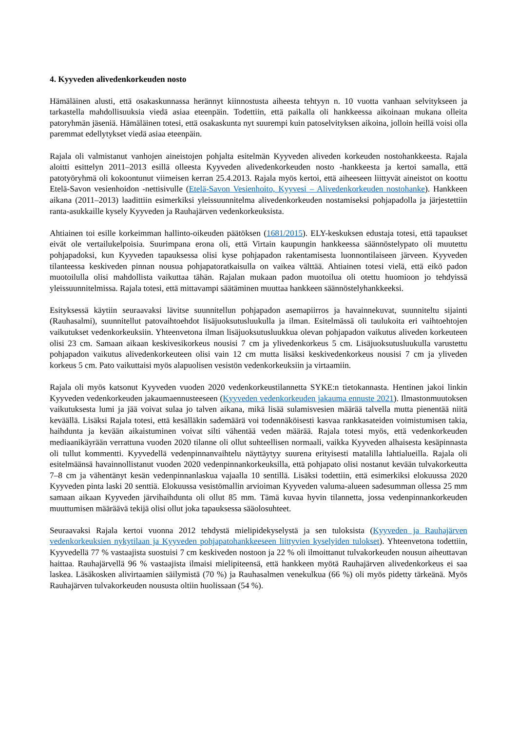4. Kyyveden alivedenkorkeuden nosto
Hämäläinen alusti, että osakaskunnassa herännyt kiinnostusta aiheesta tehtyyn n. 10 vuotta vanhaan selvitykseen ja tarkastella mahdollisuuksia viedä asiaa eteenpäin. Todettiin, että paikalla oli hankkeessa aikoinaan mukana olleita patoryhmän jäseniä. Hämäläinen totesi, että osakaskunta nyt suurempi kuin patoselvityksen aikoina, jolloin heillä voisi olla paremmat edellytykset viedä asiaa eteenpäin.
Rajala oli valmistanut vanhojen aineistojen pohjalta esitelmän Kyyveden aliveden korkeuden nostohankkeesta. Rajala aloitti esittelyn 2011–2013 esillä olleesta Kyyveden alivedenkorkeuden nosto -hankkeesta ja kertoi samalla, että patotyöryhmä oli kokoontunut viimeisen kerran 25.4.2013. Rajala myös kertoi, että aiheeseen liittyvät aineistot on koottu Etelä-Savon vesienhoidon -nettisivulle (Etelä-Savon Vesienhoito, Kyyvesi – Alivedenkorkeuden nostohanke). Hankkeen aikana (2011–2013) laadittiin esimerkiksi yleissuunnitelma alivedenkorkeuden nostamiseksi pohjapadolla ja järjestettiin ranta-asukkaille kysely Kyyveden ja Rauhajärven vedenkorkeuksista.
Ahtiainen toi esille korkeimman hallinto-oikeuden päätöksen (1681/2015). ELY-keskuksen edustaja totesi, että tapaukset eivät ole vertailukelpoisia. Suurimpana erona oli, että Virtain kaupungin hankkeessa säännöstelypato oli muutettu pohjapadoksi, kun Kyyveden tapauksessa olisi kyse pohjapadon rakentamisesta luonnontilaiseen järveen. Kyyveden tilanteessa keskiveden pinnan nousua pohjapatoratkaisulla on vaikea välttää. Ahtiainen totesi vielä, että eikö padon muotoilulla olisi mahdollista vaikuttaa tähän. Rajalan mukaan padon muotoilua oli otettu huomioon jo tehdyissä yleissuunnitelmissa. Rajala totesi, että mittavampi säätäminen muuttaa hankkeen säännöstelyhankkeeksi.
Esityksessä käytiin seuraavaksi lävitse suunnitellun pohjapadon asemapiirros ja havainnekuvat, suunniteltu sijainti (Rauhasalmi), suunnitellut patovaihtoehdot lisäjuoksutusluukulla ja ilman. Esitelmässä oli taulukoita eri vaihtoehtojen vaikutukset vedenkorkeuksiin. Yhteenvetona ilman lisäjuoksutusluukkua olevan pohjapadon vaikutus aliveden korkeuteen olisi 23 cm. Samaan aikaan keskivesikorkeus nousisi 7 cm ja ylivedenkorkeus 5 cm. Lisäjuoksutusluukulla varustettu pohjapadon vaikutus alivedenkorkeuteen olisi vain 12 cm mutta lisäksi keskivedenkorkeus nousisi 7 cm ja yliveden korkeus 5 cm. Pato vaikuttaisi myös alapuolisen vesistön vedenkorkeuksiin ja virtaamiin.
Rajala oli myös katsonut Kyyveden vuoden 2020 vedenkorkeustilannetta SYKE:n tietokannasta. Hentinen jakoi linkin Kyyveden vedenkorkeuden jakaumaennusteeseen (Kyyveden vedenkorkeuden jakauma ennuste 2021). Ilmastonmuutoksen vaikutuksesta lumi ja jää voivat sulaa jo talven aikana, mikä lisää sulamisvesien määrää talvella mutta pienentää niitä keväällä. Lisäksi Rajala totesi, että kesälläkin sademäärä voi todennäköisesti kasvaa rankkasateiden voimistumisen takia, haihdunta ja kevään aikaistuminen voivat silti vähentää veden määrää. Rajala totesi myös, että vedenkorkeuden mediaanikäyrään verrattuna vuoden 2020 tilanne oli ollut suhteellisen normaali, vaikka Kyyveden alhaisesta kesäpinnasta oli tullut kommentti. Kyyvedellä vedenpinnanvaihtelu näyttäytyy suurena erityisesti matalilla lahtialueilla. Rajala oli esitelmäänsä havainnollistanut vuoden 2020 vedenpinnankorkeuksilla, että pohjapato olisi nostanut kevään tulvakorkeutta 7–8 cm ja vähentänyt kesän vedenpinnanlaskua vajaalla 10 sentillä. Lisäksi todettiin, että esimerkiksi elokuussa 2020 Kyyveden pinta laski 20 senttiä. Elokuussa vesistömallin arvioiman Kyyveden valuma-alueen sadesumman ollessa 25 mm samaan aikaan Kyyveden järvihaihdunta oli ollut 85 mm. Tämä kuvaa hyvin tilannetta, jossa vedenpinnankorkeuden muuttumisen määräävä tekijä olisi ollut joka tapauksessa sääolosuhteet.
Seuraavaksi Rajala kertoi vuonna 2012 tehdystä mielipidekyselystä ja sen tuloksista (Kyyveden ja Rauhajärven vedenkorkeuksien nykytilaan ja Kyyveden pohjapatohankkeeseen liittyvien kyselyiden tulokset). Yhteenvetona todettiin, Kyyvedellä 77 % vastaajista suostuisi 7 cm keskiveden nostoon ja 22 % oli ilmoittanut tulvakorkeuden nousun aiheuttavan haittaa. Rauhajärvellä 96 % vastaajista ilmaisi mielipiteensä, että hankkeen myötä Rauhajärven alivedenkorkeus ei saa laskea. Läsäkosken alivirtaamien säilymistä (70 %) ja Rauhasalmen venekulkua (66 %) oli myös pidetty tärkeänä. Myös Rauhajärven tulvakorkeuden noususta oltiin huolissaan (54 %).